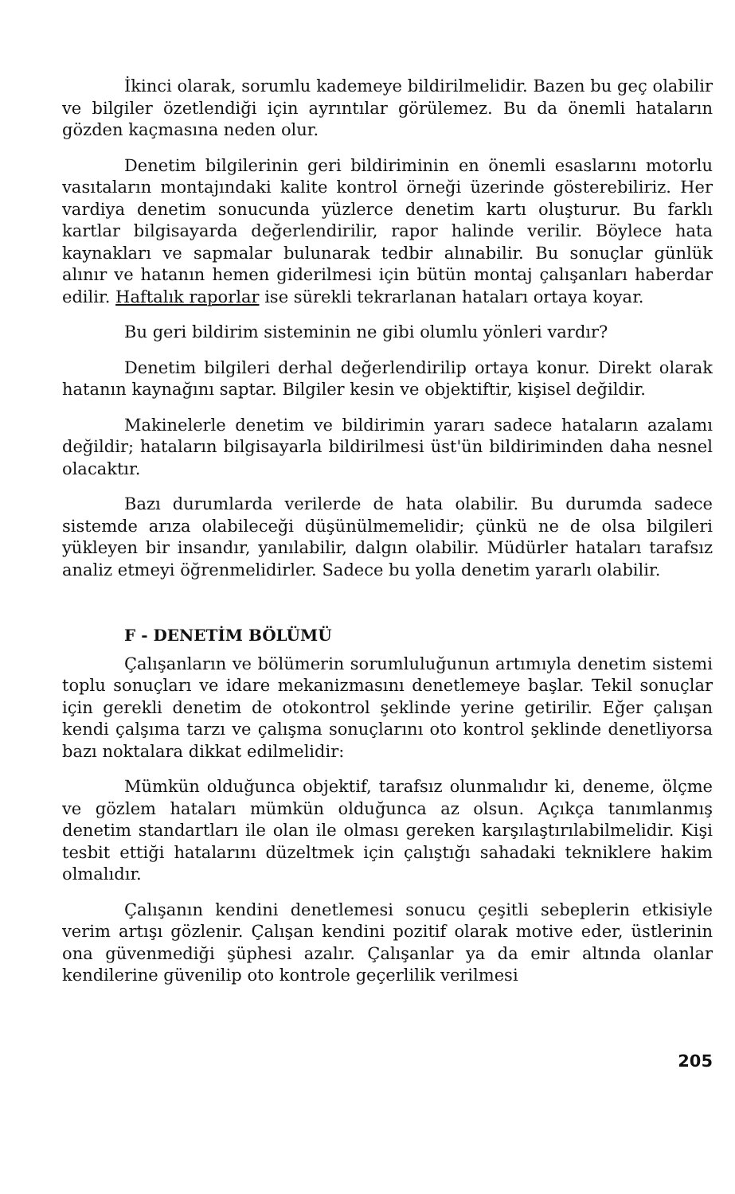İkinci olarak, sorumlu kademeye bildirilmelidir. Bazen bu geç olabilir ve bilgiler özetlendiği için ayrıntılar görülemez. Bu da önemli hataların gözden kaçmasına neden olur.
Denetim bilgilerinin geri bildiriminin en önemli esaslarını motorlu vasıtaların montajındaki kalite kontrol örneği üzerinde gösterebiliriz. Her vardiya denetim sonucunda yüzlerce denetim kartı oluşturur. Bu farklı kartlar bilgisayarda değerlendirilir, rapor halinde verilir. Böylece hata kaynakları ve sapmalar bulunarak tedbir alınabilir. Bu sonuçlar günlük alınır ve hatanın hemen giderilmesi için bütün montaj çalışanları haberdar edilir. Haftalık raporlar ise sürekli tekrarlanan hataları ortaya koyar.
Bu geri bildirim sisteminin ne gibi olumlu yönleri vardır?
Denetim bilgileri derhal değerlendirilip ortaya konur. Direkt olarak hatanın kaynağını saptar. Bilgiler kesin ve objektiftir, kişisel değildir.
Makinelerle denetim ve bildirimin yararı sadece hataların azalamı değildir; hataların bilgisayarla bildirilmesi üst'ün bildiriminden daha nesnel olacaktır.
Bazı durumlarda verilerde de hata olabilir. Bu durumda sadece sistemde arıza olabileceği düşünülmemelidir; çünkü ne de olsa bilgileri yükleyen bir insandır, yanılabilir, dalgın olabilir. Müdürler hataları tarafsız analiz etmeyi öğrenmelidirler. Sadece bu yolla denetim yararlı olabilir.
F - DENETİM BÖLÜMÜ
Çalışanların ve bölümerin sorumluluğunun artımıyla denetim sistemi toplu sonuçları ve idare mekanizmasını denetlemeye başlar. Tekil sonuçlar için gerekli denetim de otokontrol şeklinde yerine getirilir. Eğer çalışan kendi çalşıma tarzı ve çalışma sonuçlarını oto kontrol şeklinde denetliyorsa bazı noktalara dikkat edilmelidir:
Mümkün olduğunca objektif, tarafsız olunmalıdır ki, deneme, ölçme ve gözlem hataları mümkün olduğunca az olsun. Açıkça tanımlanmış denetim standartları ile olan ile olması gereken karşılaştırılabilmelidir. Kişi tesbit ettiği hatalarını düzeltmek için çalıştığı sahadaki tekniklere hakim olmalıdır.
Çalışanın kendini denetlemesi sonucu çeşitli sebeplerin etkisiyle verim artışı gözlenir. Çalışan kendini pozitif olarak motive eder, üstlerinin ona güvenmediği şüphesi azalır. Çalışanlar ya da emir altında olanlar kendilerine güvenilip oto kontrole geçerlilik verilmesi
205